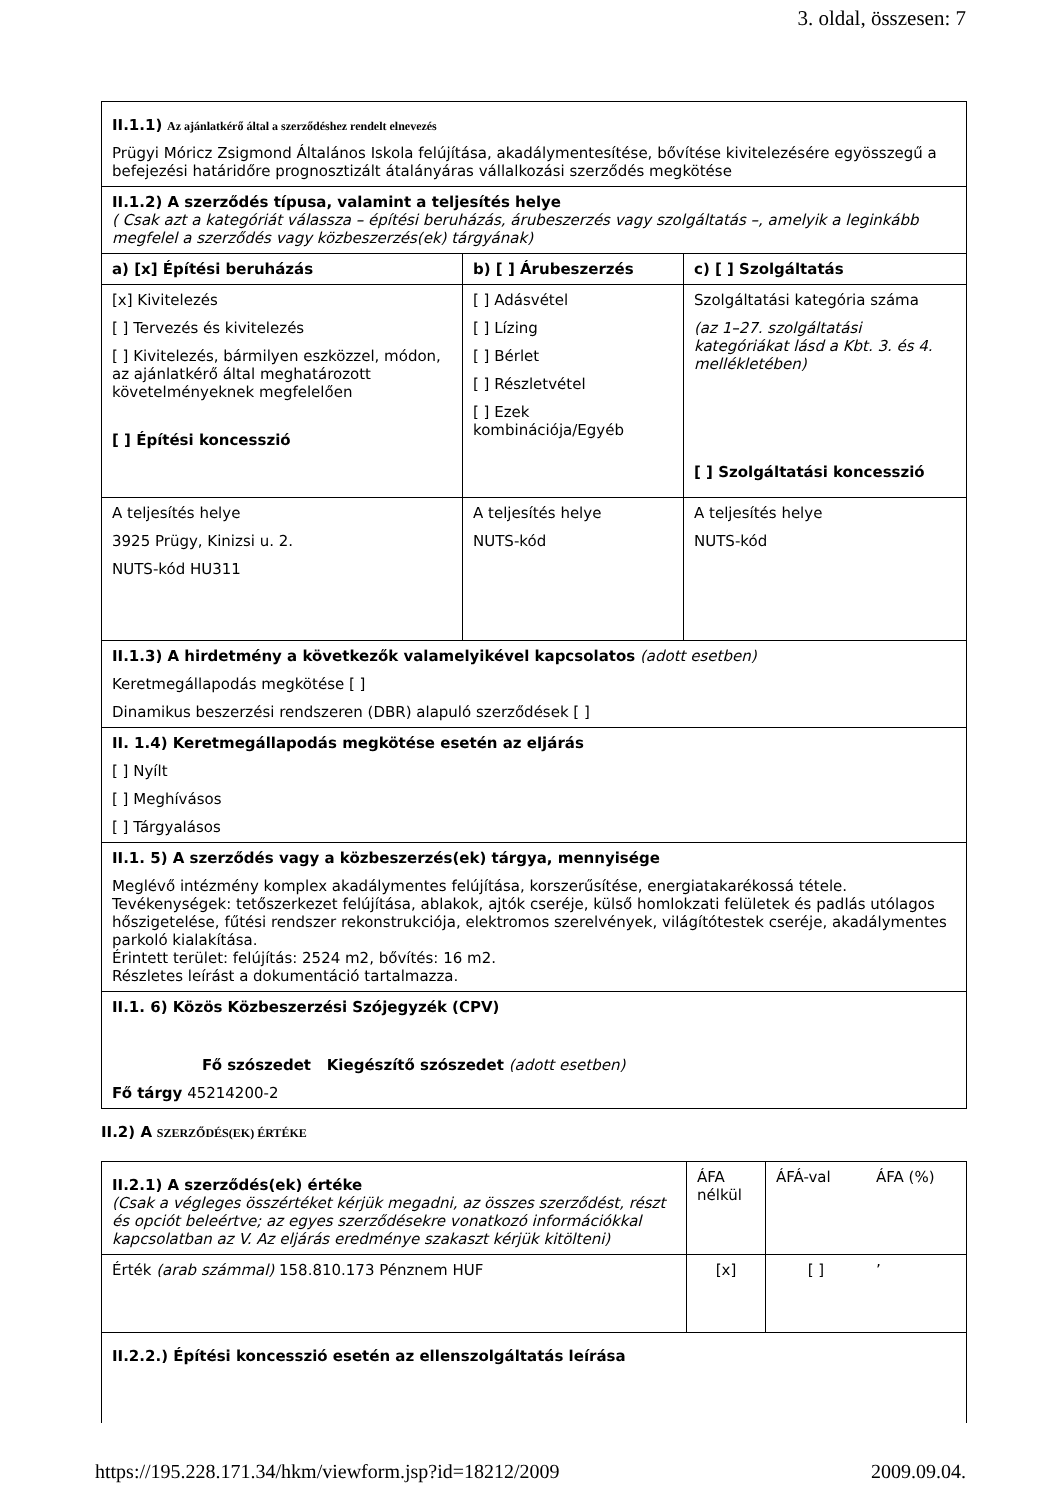3. oldal, összesen: 7
| II.1.1) Az ajánlatkérő által a szerződéshez rendelt elnevezés Prügyi Móricz Zsigmond Általános Iskola felújítása, akadálymentesítése, bővítése kivitelezésére egyösszegű a befejezési határidőre prognosztizált átalányáras vállalkozási szerződés megkötése | | |
| II.1.2) A szerződés típusa, valamint a teljesítés helye ( Csak azt a kategóriát válassza – építési beruházás, árubeszerzés vagy szolgáltatás –, amelyik a leginkább megfelel a szerződés vagy közbeszerzés(ek) tárgyának) | | |
| a) [x] Építési beruházás | b) [ ] Árubeszerzés | c) [ ] Szolgáltatás |
| [x] Kivitelezés [ ] Tervezés és kivitelezés [ ] Kivitelezés, bármilyen eszközzel, módon, az ajánlatkérő által meghatározott követelményeknek megfelelően [ ] Építési koncesszió | [ ] Adásvétel [ ] Lízing [ ] Bérlet [ ] Részletvétel [ ] Ezek kombinációja/Egyéb | Szolgáltatási kategória száma (az 1–27. szolgáltatási kategóriákat lásd a Kbt. 3. és 4. mellékletében) [ ] Szolgáltatási koncesszió |
| A teljesítés helye 3925 Prügy, Kinizsi u. 2. NUTS-kód HU311 | A teljesítés helye NUTS-kód | A teljesítés helye NUTS-kód |
| II.1.3) A hirdetmény a következők valamelyikével kapcsolatos (adott esetben) Keretmegállapodás megkötése [ ] Dinamikus beszerzési rendszeren (DBR) alapuló szerződések [ ] | | |
| II. 1.4) Keretmegállapodás megkötése esetén az eljárás [ ] Nyílt [ ] Meghívásos [ ] Tárgyalásos | | |
| II.1. 5) A szerződés vagy a közbeszerzés(ek) tárgya, mennyisége Meglévő intézmény komplex akadálymentes felújítása, korszerűsítése, energiatakarékossá tétele. Tevékenységek: tetőszerkezet felújítása, ablakok, ajtók cseréje, külső homlokzati felületek és padlás utólagos hőszigetelése, fűtési rendszer rekonstrukciója, elektromos szerelvények, világítótestek cseréje, akadálymentes parkoló kialakítása. Érintett terület: felújítás: 2524 m2, bővítés: 16 m2. Részletes leírást a dokumentáció tartalmazza. | | |
| II.1. 6) Közös Közbeszerzési Szójegyzék (CPV) Fő szószedet Kiegészítő szószedet (adott esetben) Fő tárgy 45214200-2 | | |
II.2) A SZERZŐDÉS(EK) ÉRTÉKE
| II.2.1) A szerződés(ek) értéke (Csak a végleges összértéket kérjük megadni, az összes szerződést, részt és opciót beleértve; az egyes szerződésekre vonatkozó információkkal kapcsolatban az V. Az eljárás eredménye szakaszt kérjük kitölteni) | ÁFA nélkül | ÁFÁ-val | ÁFA (%) |
| Érték (arab számmal) 158.810.173 Pénznem HUF | [x] | [ ] | ’ |
| II.2.2.) Építési koncesszió esetén az ellenszolgáltatás leírása | | | |
https://195.228.171.34/hkm/viewform.jsp?id=18212/2009 2009.09.04.